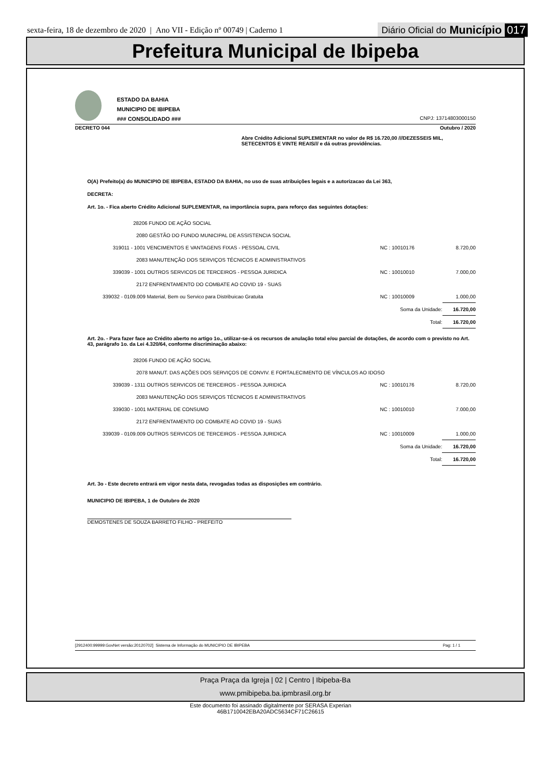sexta-feira, 18 de dezembro de 2020 | Ano VII - Edição nº 00749 | Caderno 1 Diário Oficial do Município 017
Prefeitura Municipal de Ibipeba
ESTADO DA BAHIA
MUNICIPIO DE IBIPEBA
### CONSOLIDADO ###
CNPJ: 13714803000150
DECRETO 044 Outubro / 2020
Abre Crédito Adicional SUPLEMENTAR no valor de R$ 16.720,00 ///DEZESSEIS MIL, SETECENTOS E VINTE REAIS/// e dá outras providências.
O(A) Prefeito(a) do MUNICIPIO DE IBIPEBA, ESTADO DA BAHIA, no uso de suas atribuições legais e a autorizacao da Lei 363,
DECRETA:
Art. 1o. - Fica aberto Crédito Adicional SUPLEMENTAR, na importância supra, para reforço das seguintes dotações:
| 28206 FUNDO DE AÇÃO SOCIAL | | |
| 2080 GESTÃO DO FUNDO MUNICIPAL DE ASSISTENCIA SOCIAL | | |
| 319011 - 1001 VENCIMENTOS E VANTAGENS FIXAS - PESSOAL CIVIL | NC : 10010176 | 8.720,00 |
| 2083 MANUTENÇÃO DOS SERVIÇOS TÉCNICOS E ADMINISTRATIVOS | | |
| 339039 - 1001 OUTROS SERVICOS DE TERCEIROS - PESSOA JURIDICA | NC : 10010010 | 7.000,00 |
| 2172 ENFRENTAMENTO DO COMBATE AO COVID 19 - SUAS | | |
| 339032 - 0109.009 Material, Bem ou Servico para Distribuicao Gratuita | NC : 10010009 | 1.000,00 |
| | Soma da Unidade: | 16.720,00 |
| | Total: | 16.720,00 |
Art. 2o. - Para fazer face ao Crédito aberto no artigo 1o., utilizar-se-á os recursos de anulação total e/ou parcial de dotações, de acordo com o previsto no Art. 43, parágrafo 1o. da Lei 4.320/64, conforme discriminação abaixo:
| 28206 FUNDO DE AÇÃO SOCIAL | | |
| 2078 MANUT. DAS AÇÕES DOS SERVIÇOS DE CONVIV. E FORTALECIMENTO DE VÍNCULOS AO IDOSO | | |
| 339039 - 1311 OUTROS SERVICOS DE TERCEIROS - PESSOA JURIDICA | NC : 10010176 | 8.720,00 |
| 2083 MANUTENÇÃO DOS SERVIÇOS TÉCNICOS E ADMINISTRATIVOS | | |
| 339030 - 1001 MATERIAL DE CONSUMO | NC : 10010010 | 7.000,00 |
| 2172 ENFRENTAMENTO DO COMBATE AO COVID 19 - SUAS | | |
| 339039 - 0109.009 OUTROS SERVICOS DE TERCEIROS - PESSOA JURIDICA | NC : 10010009 | 1.000,00 |
| | Soma da Unidade: | 16.720,00 |
| | Total: | 16.720,00 |
Art. 3o - Este decreto entrará em vigor nesta data, revogadas todas as disposições em contrário.
MUNICIPIO DE IBIPEBA, 1 de Outubro de 2020
DEMOSTENES DE SOUZA BARRETO FILHO - PREFEITO
[2912400:99999:GovNet versão:20120702] Sistema de Informação do MUNICIPIO DE IBIPEBA Pag: 1 / 1
Praça Praça da Igreja | 02 | Centro | Ibipeba-Ba
www.pmibipeba.ba.ipmbrasil.org.br
Este documento foi assinado digitalmente por SERASA Experian
46B1710042EBA20ADC5634CF71C26615